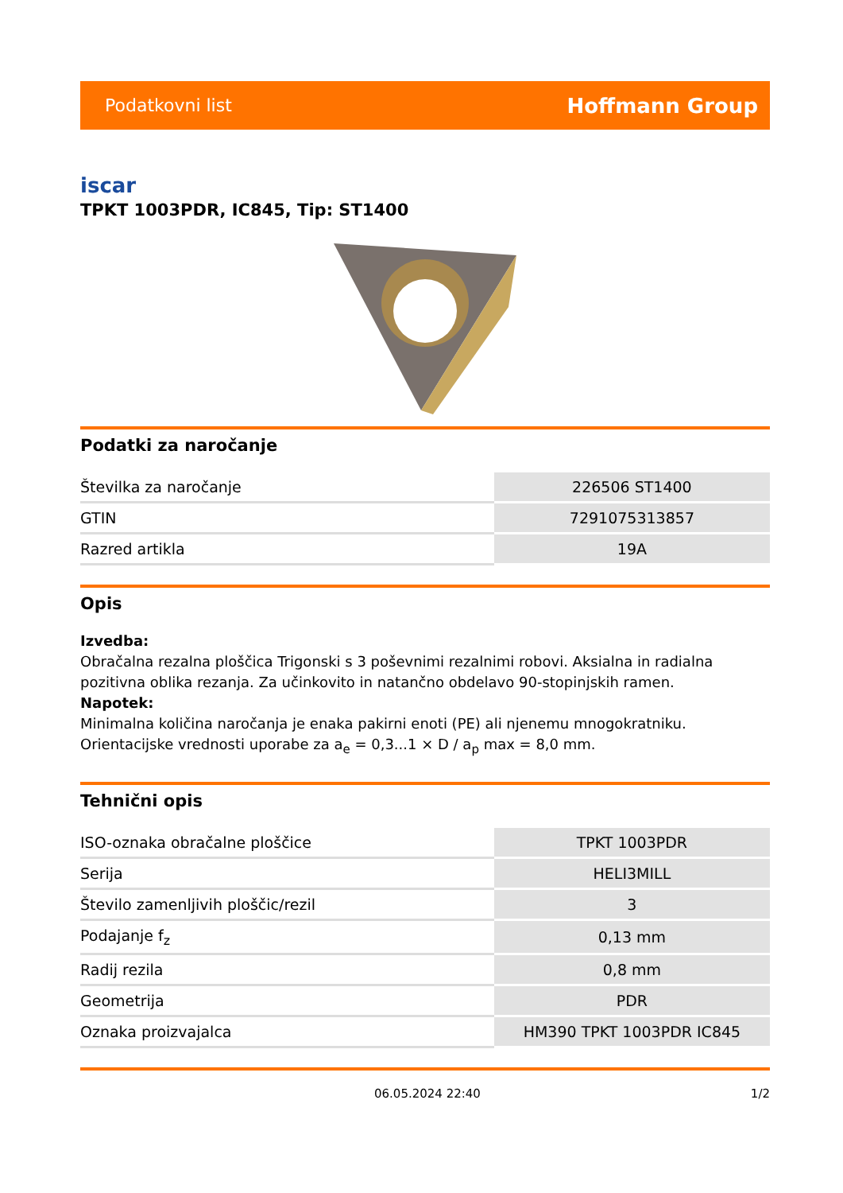Podatkovni list Hoffmann Group
iscar
TPKT 1003PDR, IC845, Tip: ST1400
Podatki za naročanje
| Številka za naročanje | 226506 ST1400 |
| GTIN | 7291075313857 |
| Razred artikla | 19A |
Opis
Izvedba:
Obračalna rezalna ploščica Trigonski s 3 poševnimi rezalnimi robovi. Aksialna in radialna pozitivna oblika rezanja. Za učinkovito in natančno obdelavo 90-stopinjskih ramen.
Napotek:
Minimalna količina naročanja je enaka pakirni enoti (PE) ali njenemu mnogokratniku.
Orientacijske vrednosti uporabe za a<sub>e</sub> = 0,3...1 × D / a<sub>p</sub> max = 8,0 mm.
Tehnični opis
| ISO-oznaka obračalne ploščice | TPKT 1003PDR |
| Serija | HELI3MILL |
| Število zamenljivih ploščic/rezil | 3 |
| Podajanje f<sub>z</sub> | 0,13 mm |
| Radij rezila | 0,8 mm |
| Geometrija | PDR |
| Oznaka proizvajalca | HM390 TPKT 1003PDR IC845 |
06.05.2024 22:40 1/2